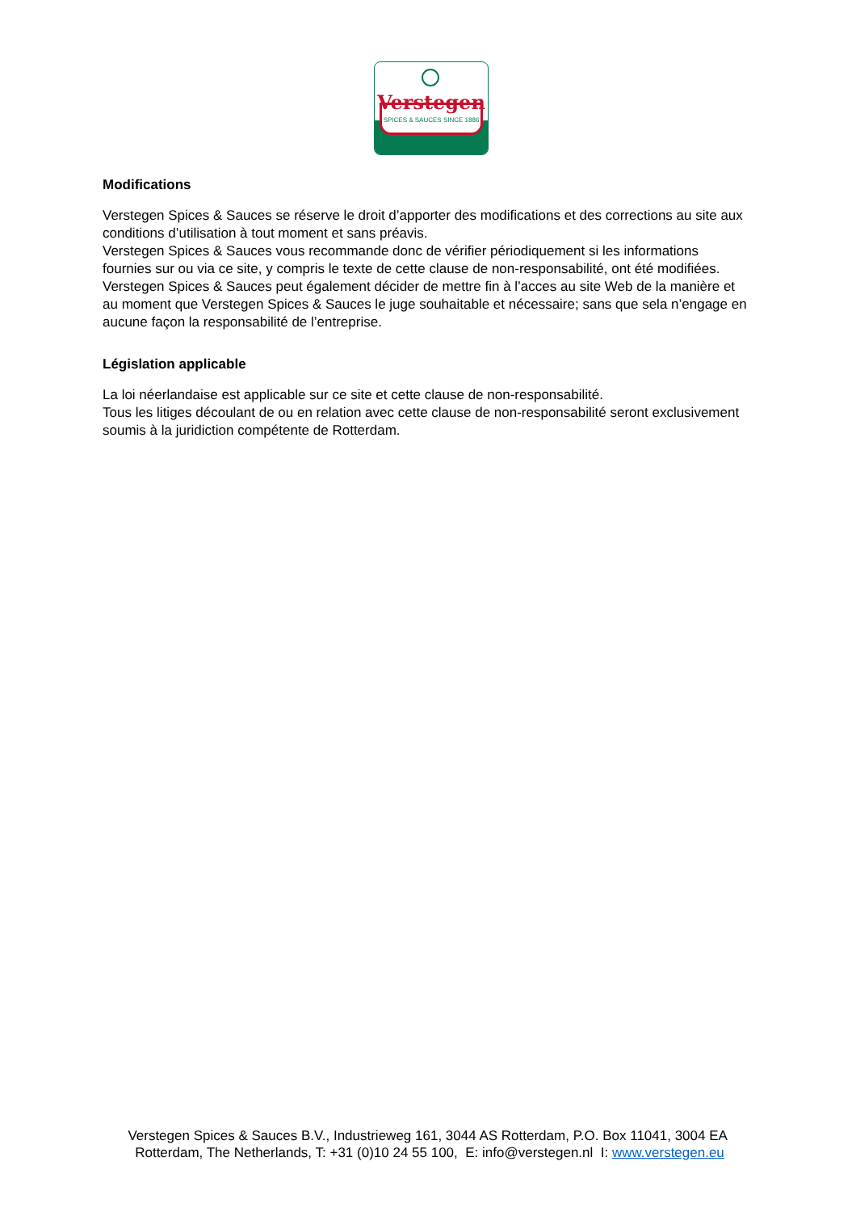Verstegen
SPICES & SAUCES SINCE 1886
Modifications
Verstegen Spices & Sauces se réserve le droit d’apporter des modifications et des corrections au site aux conditions d’utilisation à tout moment et sans préavis.
Verstegen Spices & Sauces vous recommande donc de vérifier périodiquement si les informations fournies sur ou via ce site, y compris le texte de cette clause de non-responsabilité, ont été modifiées. Verstegen Spices & Sauces peut également décider de mettre fin à l’acces au site Web de la manière et au moment que Verstegen Spices & Sauces le juge souhaitable et nécessaire; sans que sela n’engage en aucune façon la responsabilité de l’entreprise.
Législation applicable
La loi néerlandaise est applicable sur ce site et cette clause de non-responsabilité.
Tous les litiges découlant de ou en relation avec cette clause de non-responsabilité seront exclusivement soumis à la juridiction compétente de Rotterdam.
Verstegen Spices & Sauces B.V., Industrieweg 161, 3044 AS Rotterdam, P.O. Box 11041, 3004 EA Rotterdam, The Netherlands, T: +31 (0)10 24 55 100, E: info@verstegen.nl I: www.verstegen.eu